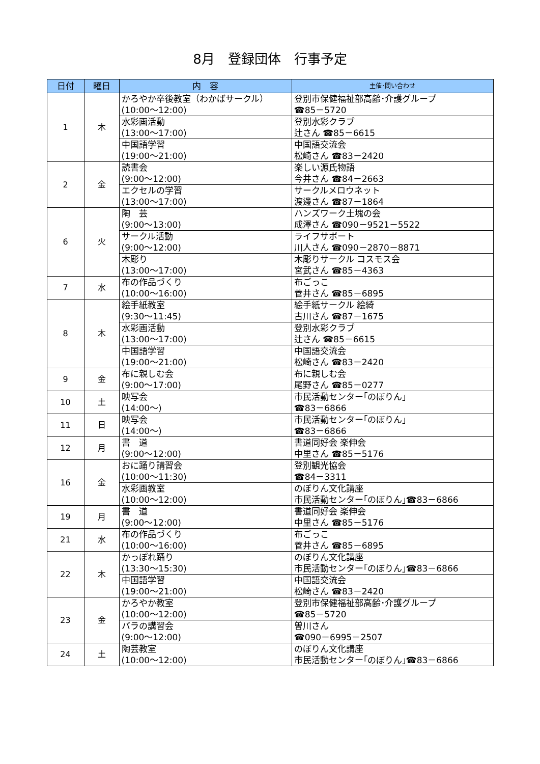8月　登録団体　行事予定
| 日付 | 曜日 | 内 容 | 主催･問い合わせ |
| --- | --- | --- | --- |
| 1 | 木 | かろやか卒後教室（わかばサークル） (10:00～12:00) | 登別市保健福祉部高齢･介護グループ ☎85－5720 |
| | | 水彩画活動 (13:00～17:00) | 登別水彩クラブ 辻さん ☎85－6615 |
| | | 中国語学習 (19:00～21:00) | 中国語交流会 松崎さん ☎83－2420 |
| 2 | 金 | 読書会 (9:00～12:00) | 楽しい源氏物語 今井さん ☎84－2663 |
| | | エクセルの学習 (13:00～17:00) | サークルメロウネット 渡邊さん ☎87－1864 |
| 6 | 火 | 陶 芸 (9:00～13:00) | ハンズワーク土塊の会 成澤さん ☎090－9521－5522 |
| | | サークル活動 (9:00～12:00) | ライフサポート 川人さん ☎090－2870－8871 |
| | | 木彫り (13:00～17:00) | 木彫りサークル コスモス会 宮武さん ☎85－4363 |
| 7 | 水 | 布の作品づくり (10:00～16:00) | 布ごっこ 菅井さん ☎85－6895 |
| 8 | 木 | 絵手紙教室 (9:30～11:45) | 絵手紙サークル 絵綺 古川さん ☎87－1675 |
| | | 水彩画活動 (13:00～17:00) | 登別水彩クラブ 辻さん ☎85－6615 |
| | | 中国語学習 (19:00～21:00) | 中国語交流会 松崎さん ☎83－2420 |
| 9 | 金 | 布に親しむ会 (9:00～17:00) | 布に親しむ会 尾野さん ☎85－0277 |
| 10 | 土 | 映写会 (14:00～) | 市民活動センター｢のぼりん｣ ☎83－6866 |
| 11 | 日 | 映写会 (14:00～) | 市民活動センター｢のぼりん｣ ☎83－6866 |
| 12 | 月 | 書 道 (9:00～12:00) | 書道同好会 楽伸会 中里さん ☎85－5176 |
| 16 | 金 | おに踊り講習会 (10:00～11:30) | 登別観光協会 ☎84－3311 |
| | | 水彩画教室 (10:00～12:00) | のぼりん文化講座 市民活動センター｢のぼりん｣☎83－6866 |
| 19 | 月 | 書 道 (9:00～12:00) | 書道同好会 楽伸会 中里さん ☎85－5176 |
| 21 | 水 | 布の作品づくり (10:00～16:00) | 布ごっこ 菅井さん ☎85－6895 |
| 22 | 木 | かっぽれ踊り (13:30～15:30) | のぼりん文化講座 市民活動センター｢のぼりん｣☎83－6866 |
| | | 中国語学習 (19:00～21:00) | 中国語交流会 松崎さん ☎83－2420 |
| 23 | 金 | かろやか教室 (10:00～12:00) | 登別市保健福祉部高齢･介護グループ ☎85－5720 |
| | | バラの講習会 (9:00～12:00) | 曽川さん ☎090－6995－2507 |
| 24 | 土 | 陶芸教室 (10:00～12:00) | のぼりん文化講座 市民活動センター｢のぼりん｣☎83－6866 |